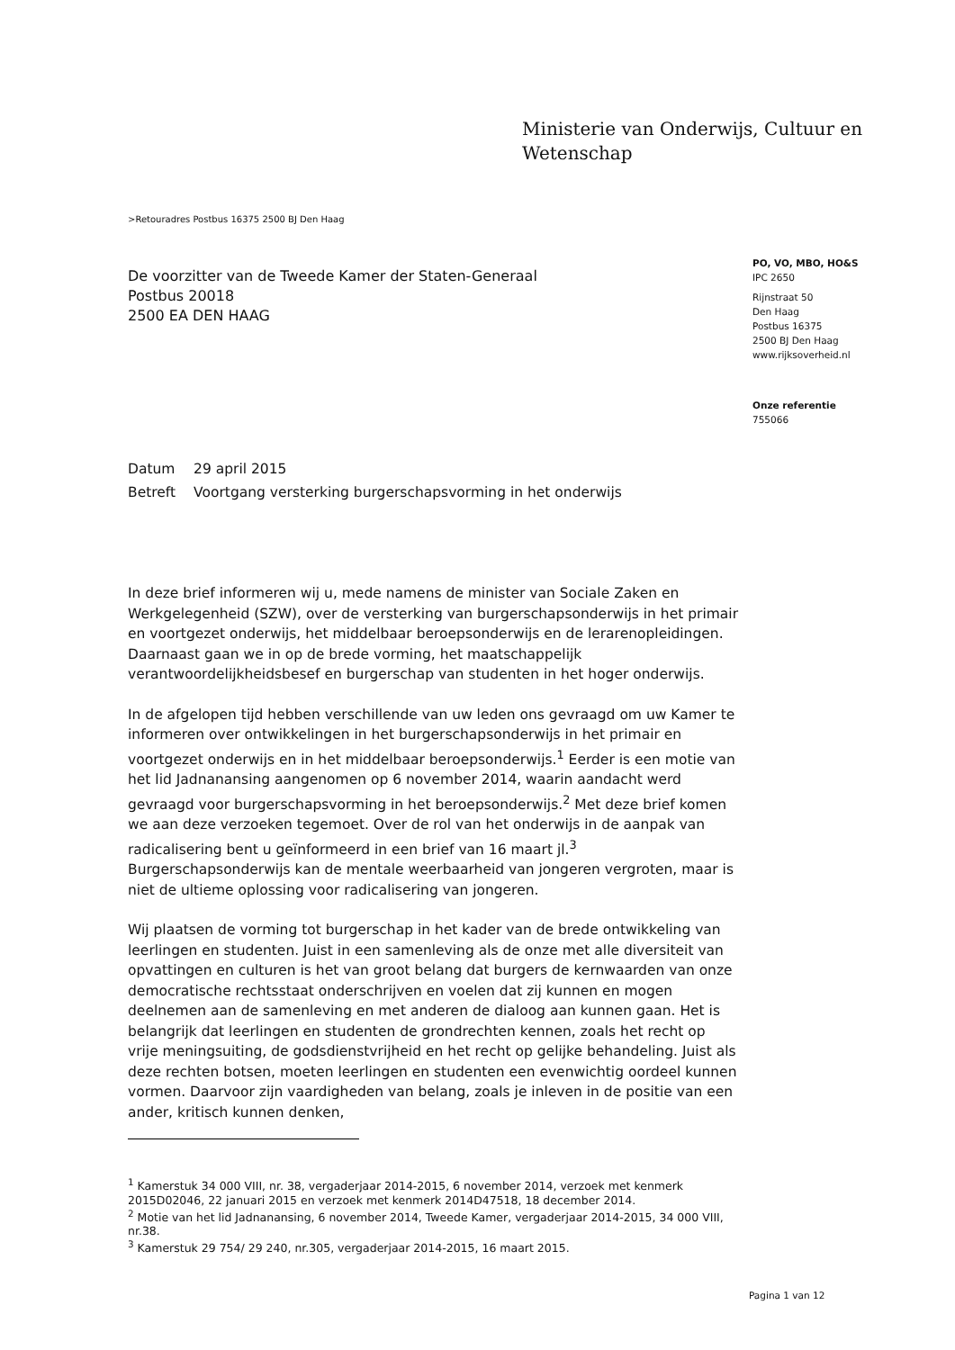Ministerie van Onderwijs, Cultuur en
Wetenschap
>Retouradres Postbus 16375 2500 BJ Den Haag
De voorzitter van de Tweede Kamer der Staten-Generaal
Postbus 20018
2500 EA DEN HAAG
PO, VO, MBO, HO&S
IPC 2650
Rijnstraat 50
Den Haag
Postbus 16375
2500 BJ Den Haag
www.rijksoverheid.nl
Onze referentie
755066
| Datum | 29 april 2015 |
| Betreft | Voortgang versterking burgerschapsvorming in het onderwijs |
In deze brief informeren wij u, mede namens de minister van Sociale Zaken en Werkgelegenheid (SZW), over de versterking van burgerschapsonderwijs in het primair en voortgezet onderwijs, het middelbaar beroepsonderwijs en de lerarenopleidingen. Daarnaast gaan we in op de brede vorming, het maatschappelijk verantwoordelijkheidsbesef en burgerschap van studenten in het hoger onderwijs.
In de afgelopen tijd hebben verschillende van uw leden ons gevraagd om uw Kamer te informeren over ontwikkelingen in het burgerschapsonderwijs in het primair en voortgezet onderwijs en in het middelbaar beroepsonderwijs.<sup>1</sup> Eerder is een motie van het lid Jadnanansing aangenomen op 6 november 2014, waarin aandacht werd gevraagd voor burgerschapsvorming in het beroepsonderwijs.<sup>2</sup> Met deze brief komen we aan deze verzoeken tegemoet. Over de rol van het onderwijs in de aanpak van radicalisering bent u geïnformeerd in een brief van 16 maart jl.<sup>3</sup> Burgerschapsonderwijs kan de mentale weerbaarheid van jongeren vergroten, maar is niet de ultieme oplossing voor radicalisering van jongeren.
Wij plaatsen de vorming tot burgerschap in het kader van de brede ontwikkeling van leerlingen en studenten. Juist in een samenleving als de onze met alle diversiteit van opvattingen en culturen is het van groot belang dat burgers de kernwaarden van onze democratische rechtsstaat onderschrijven en voelen dat zij kunnen en mogen deelnemen aan de samenleving en met anderen de dialoog aan kunnen gaan. Het is belangrijk dat leerlingen en studenten de grondrechten kennen, zoals het recht op vrije meningsuiting, de godsdienstvrijheid en het recht op gelijke behandeling. Juist als deze rechten botsen, moeten leerlingen en studenten een evenwichtig oordeel kunnen vormen. Daarvoor zijn vaardigheden van belang, zoals je inleven in de positie van een ander, kritisch kunnen denken,
<sup>1</sup> Kamerstuk 34 000 VIII, nr. 38, vergaderjaar 2014-2015, 6 november 2014, verzoek met kenmerk 2015D02046, 22 januari 2015 en verzoek met kenmerk 2014D47518, 18 december 2014.
<sup>2</sup> Motie van het lid Jadnanansing, 6 november 2014, Tweede Kamer, vergaderjaar 2014-2015, 34 000 VIII, nr.38.
<sup>3</sup> Kamerstuk 29 754/ 29 240, nr.305, vergaderjaar 2014-2015, 16 maart 2015.
Pagina 1 van 12